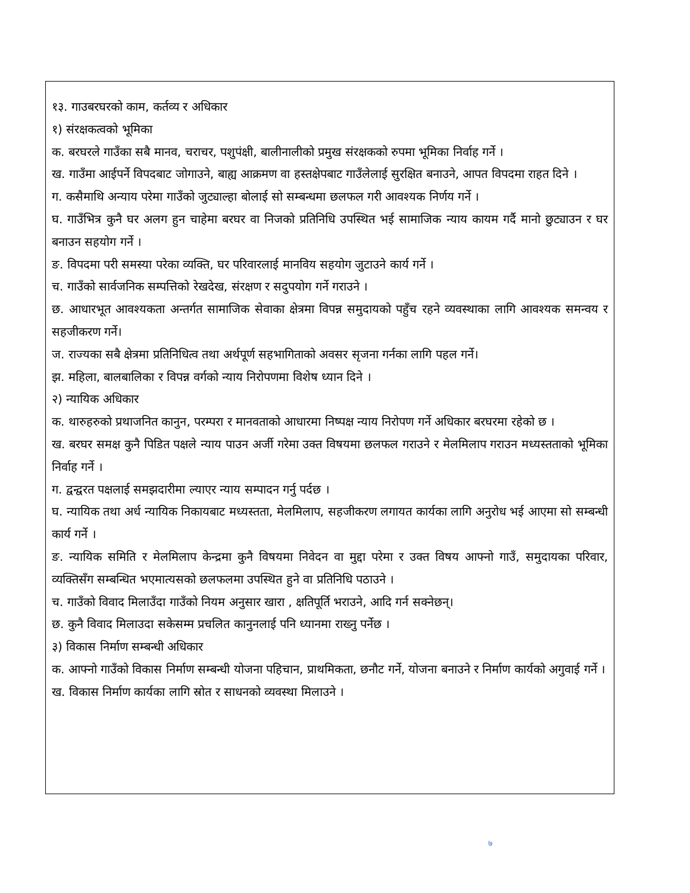१३. गाउबरघरको काम, कर्तव्य र अधिकार
१) संरक्षकत्वको भूमिका
क. बरघरले गाउँका सबै मानव, चराचर, पशुपंक्षी, बालीनालीको प्रमुख संरक्षकको रुपमा भूमिका निर्वाह गर्ने ।
ख. गाउँमा आईपर्ने विपदबाट जोगाउने, बाह्य आक्रमण वा हस्तक्षेपबाट गाउँलेलाई सुरक्षित बनाउने, आपत विपदमा राहत दिने ।
ग. कसैमाथि अन्याय परेमा गाउँको जुट्याल्हा बोलाई सो सम्बन्धमा छलफल गरी आवश्यक निर्णय गर्ने ।
घ. गाउँभित्र कुनै घर अलग हुन चाहेमा बरघर वा निजको प्रतिनिधि उपस्थित भई सामाजिक न्याय कायम गर्दै मानो छुट्याउन र घर बनाउन सहयोग गर्ने ।
ङ. विपदमा परी समस्या परेका व्यक्ति, घर परिवारलाई मानविय सहयोग जुटाउने कार्य गर्ने ।
च. गाउँको सार्वजनिक सम्पत्तिको रेखदेख, संरक्षण र सदुपयोग गर्ने गराउने ।
छ. आधारभूत आवश्यकता अन्तर्गत सामाजिक सेवाका क्षेत्रमा विपन्न समुदायको पहुँच रहने व्यवस्थाका लागि आवश्यक समन्वय र सहजीकरण गर्ने।
ज. राज्यका सबै क्षेत्रमा प्रतिनिधित्व तथा अर्थपूर्ण सहभागिताको अवसर सृजना गर्नका लागि पहल गर्ने।
झ. महिला, बालबालिका र विपन्न वर्गको न्याय निरोपणमा विशेष ध्यान दिने ।
२) न्यायिक अधिकार
क. थारुहरुको प्रथाजनित कानुन, परम्परा र मानवताको आधारमा निष्पक्ष न्याय निरोपण गर्ने अधिकार बरघरमा रहेको छ ।
ख. बरघर समक्ष कुनै पिडित पक्षले न्याय पाउन अर्जी गरेमा उक्त विषयमा छलफल गराउने र मेलमिलाप गराउन मध्यस्तताको भूमिका निर्वाह गर्ने ।
ग. द्वन्द्वरत पक्षलाई समझदारीमा ल्याएर न्याय सम्पादन गर्नु पर्दछ ।
घ. न्यायिक तथा अर्ध न्यायिक निकायबाट मध्यस्तता, मेलमिलाप, सहजीकरण लगायत कार्यका लागि अनुरोध भई आएमा सो सम्बन्धी कार्य गर्ने ।
ङ. न्यायिक समिति र मेलमिलाप केन्द्रमा कुनै विषयमा निवेदन वा मुद्दा परेमा र उक्त विषय आफ्नो गाउँ, समुदायका परिवार, व्यक्तिसँग सम्बन्धित भएमात्यसको छलफलमा उपस्थित हुने वा प्रतिनिधि पठाउने ।
च. गाउँको विवाद मिलाउँदा गाउँको नियम अनुसार खारा , क्षतिपूर्ति भराउने, आदि गर्न सक्नेछन्।
छ. कुनै विवाद मिलाउदा सकेसम्म प्रचलित कानुनलाई पनि ध्यानमा राख्नु पर्नेछ ।
३) विकास निर्माण सम्बन्धी अधिकार
क. आफ्नो गाउँको विकास निर्माण सम्बन्धी योजना पहिचान, प्राथमिकता, छनौट गर्ने, योजना बनाउने र निर्माण कार्यको अगुवाई गर्ने ।
ख. विकास निर्माण कार्यका लागि स्रोत र साधनको व्यवस्था मिलाउने ।
७